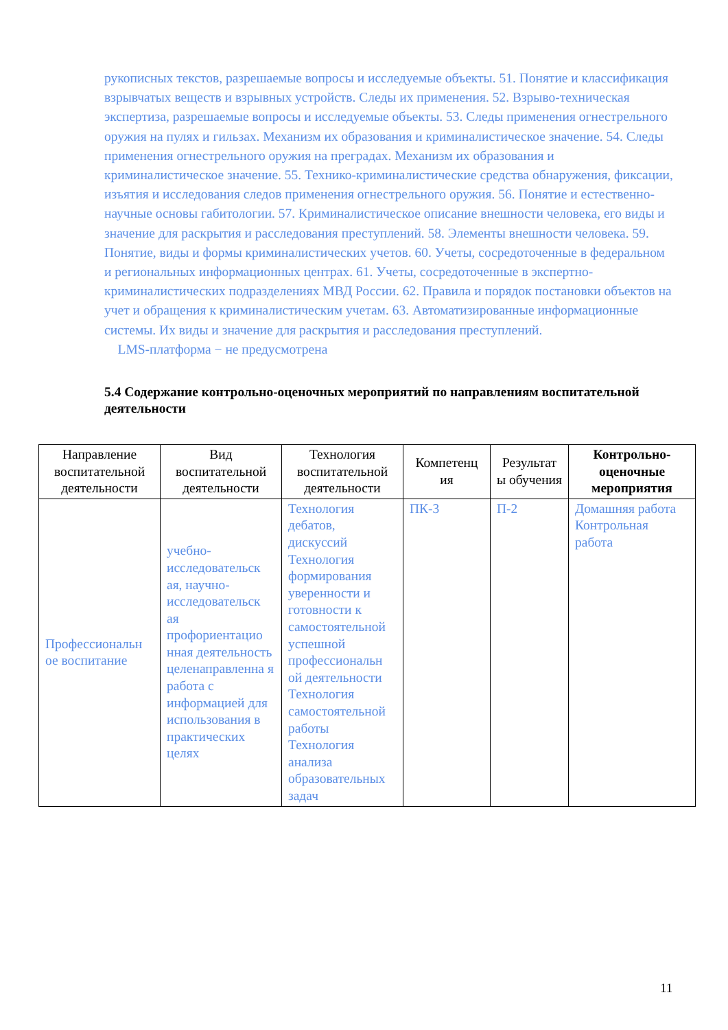рукописных текстов, разрешаемые вопросы и исследуемые объекты. 51. Понятие и классификация взрывчатых веществ и взрывных устройств. Следы их применения. 52. Взрыво-техническая экспертиза, разрешаемые вопросы и исследуемые объекты. 53. Следы применения огнестрельного оружия на пулях и гильзах. Механизм их образования и криминалистическое значение. 54. Следы применения огнестрельного оружия на преградах. Механизм их образования и криминалистическое значение. 55. Технико-криминалистические средства обнаружения, фиксации, изъятия и исследования следов применения огнестрельного оружия. 56. Понятие и естественно-научные основы габитологии. 57. Криминалистическое описание внешности человека, его виды и значение для раскрытия и расследования преступлений. 58. Элементы внешности человека. 59. Понятие, виды и формы криминалистических учетов. 60. Учеты, сосредоточенные в федеральном и региональных информационных центрах. 61. Учеты, сосредоточенные в экспертно-криминалистических подразделениях МВД России. 62. Правила и порядок постановки объектов на учет и обращения к криминалистическим учетам. 63. Автоматизированные информационные системы. Их виды и значение для раскрытия и расследования преступлений.
LMS-платформа − не предусмотрена
5.4 Содержание контрольно-оценочных мероприятий по направлениям воспитательной деятельности
| Направление воспитательной деятельности | Вид воспитательной деятельности | Технология воспитательной деятельности | Компетенц ия | Результат ы обучения | Контрольно-оценочные мероприятия |
| --- | --- | --- | --- | --- | --- |
| Профессиональн ое воспитание | учебно-исследовательск ая, научно-исследовательск ая профориентацио нная деятельность целенаправленна я работа с информацией для использования в практических целях | Технология дебатов, дискуссий Технология формирования уверенности и готовности к самостоятельной успешной профессиональн ой деятельности Технология самостоятельной работы Технология анализа образовательных задач | ПК-3 | П-2 | Домашняя работа Контрольная работа |
11